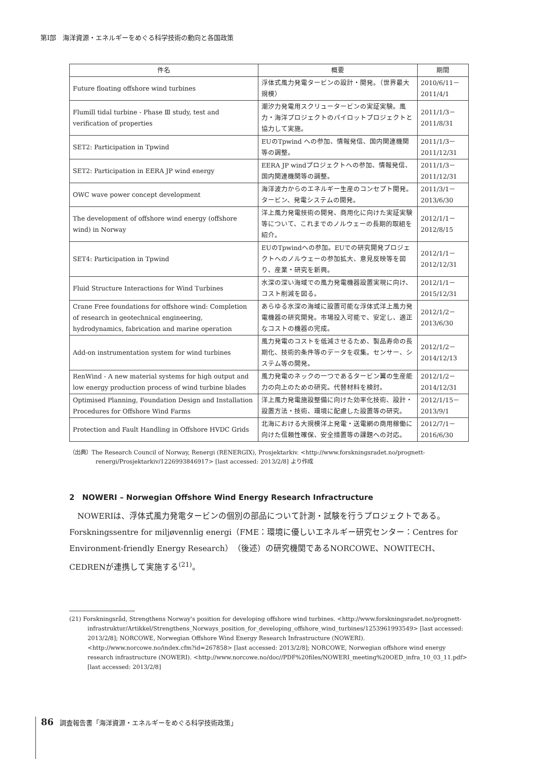第Ⅰ部　海洋資源・エネルギーをめぐる科学技術の動向と各国政策
| 件名 | 概要 | 期間 |
| --- | --- | --- |
| Future floating offshore wind turbines | 浮体式風力発電タービンの設計・開発。（世界最大規模） | 2010/6/11－2011/4/1 |
| Flumill tidal turbine - Phase Ⅲ study, test and verification of properties | 潮汐力発電用スクリュータービンの実証実験。風力・海洋プロジェクトのパイロットプロジェクトと協力して実施。 | 2011/1/3－2011/8/31 |
| SET2: Participation in Tpwind | EUのTpwind への参加、情報発信、国内関連機関等の調整。 | 2011/1/3－2011/12/31 |
| SET2: Participation in EERA JP wind energy | EERA JP windプロジェクトへの参加、情報発信、国内関連機関等の調整。 | 2011/1/3－2011/12/31 |
| OWC wave power concept development | 海洋波力からのエネルギー生産のコンセプト開発。タービン、発電システムの開発。 | 2011/3/1－2013/6/30 |
| The development of offshore wind energy (offshore wind) in Norway | 洋上風力発電技術の開発、商用化に向けた実証実験等について、これまでのノルウェーの長期的取組を紹介。 | 2012/1/1－2012/8/15 |
| SET4: Participation in Tpwind | EUのTpwindへの参加。EUでの研究開発プロジェクトへのノルウェーの参加拡大、意見反映等を図り、産業・研究を新興。 | 2012/1/1－2012/12/31 |
| Fluid Structure Interactions for Wind Turbines | 水深の深い海域での風力発電機器設置実現に向け、コスト削減を図る。 | 2012/1/1－2015/12/31 |
| Crane Free foundations for offshore wind: Completion of research in geotechnical engineering, hydrodynamics, fabrication and marine operation | あらゆる水深の海域に設置可能な浮体式洋上風力発電機器の研究開発。市場投入可能で、安定し、適正なコストの機器の完成。 | 2012/1/2－2013/6/30 |
| Add-on instrumentation system for wind turbines | 風力発電のコストを低減させるため、製品寿命の長期化、技術的条件等のデータを収集。センサー、システム等の開発。 | 2012/1/2－2014/12/13 |
| RenWind - A new material systems for high output and low energy production process of wind turbine blades | 風力発電のネックの一つであるタービン翼の生産能力の向上のための研究。代替材料を検討。 | 2012/1/2－2014/12/31 |
| Optimised Planning, Foundation Design and Installation Procedures for Offshore Wind Farms | 洋上風力発電施設整備に向けた効率化技術、設計・設置方法・技術、環境に配慮した設置等の研究。 | 2012/1/15－2013/9/1 |
| Protection and Fault Handling in Offshore HVDC Grids | 北海における大規模洋上発電・送電網の商用稼働に向けた信頼性確保、安全措置等の課題への対応。 | 2012/7/1－2016/6/30 |
（出典）The Research Council of Norway, Renergi (RENERGIX), Prosjektarkiv. <http://www.forskningsradet.no/prognett-renergi/Prosjektarkiv/1226993846917> [last accessed: 2013/2/8] より作成
2　NOWERI – Norwegian Offshore Wind Energy Research Infractructure
NOWERIは、浮体式風力発電タービンの個別の部品について計測・試験を行うプロジェクトである。Forskningssentre for miljøvennlig energi（FME：環境に優しいエネルギー研究センター：Centres for Environment-friendly Energy Research）（後述）の研究機関であるNORCOWE、NOWITECH、CEDRENが連携して実施する<sup>(21)</sup>。
(21) Forskningsråd, Strengthens Norway's position for developing offshore wind turbines. <http://www.forskningsradet.no/prognett-infrastruktur/Artikkel/Strengthens_Norways_position_for_developing_offshore_wind_turbines/1253961993549> [last accessed: 2013/2/8]; NORCOWE, Norwegian Offshore Wind Energy Research Infrastructure (NOWERI). <http://www.norcowe.no/index.cfm?id=267858> [last accessed: 2013/2/8]; NORCOWE, Norwegian offshore wind energy research infrastructure (NOWERI). <http://www.norcowe.no/doc//PDF%20files/NOWERI_meeting%20OED_infra_10_03_11.pdf> [last accessed: 2013/2/8]
86 調査報告書「海洋資源・エネルギーをめぐる科学技術政策」